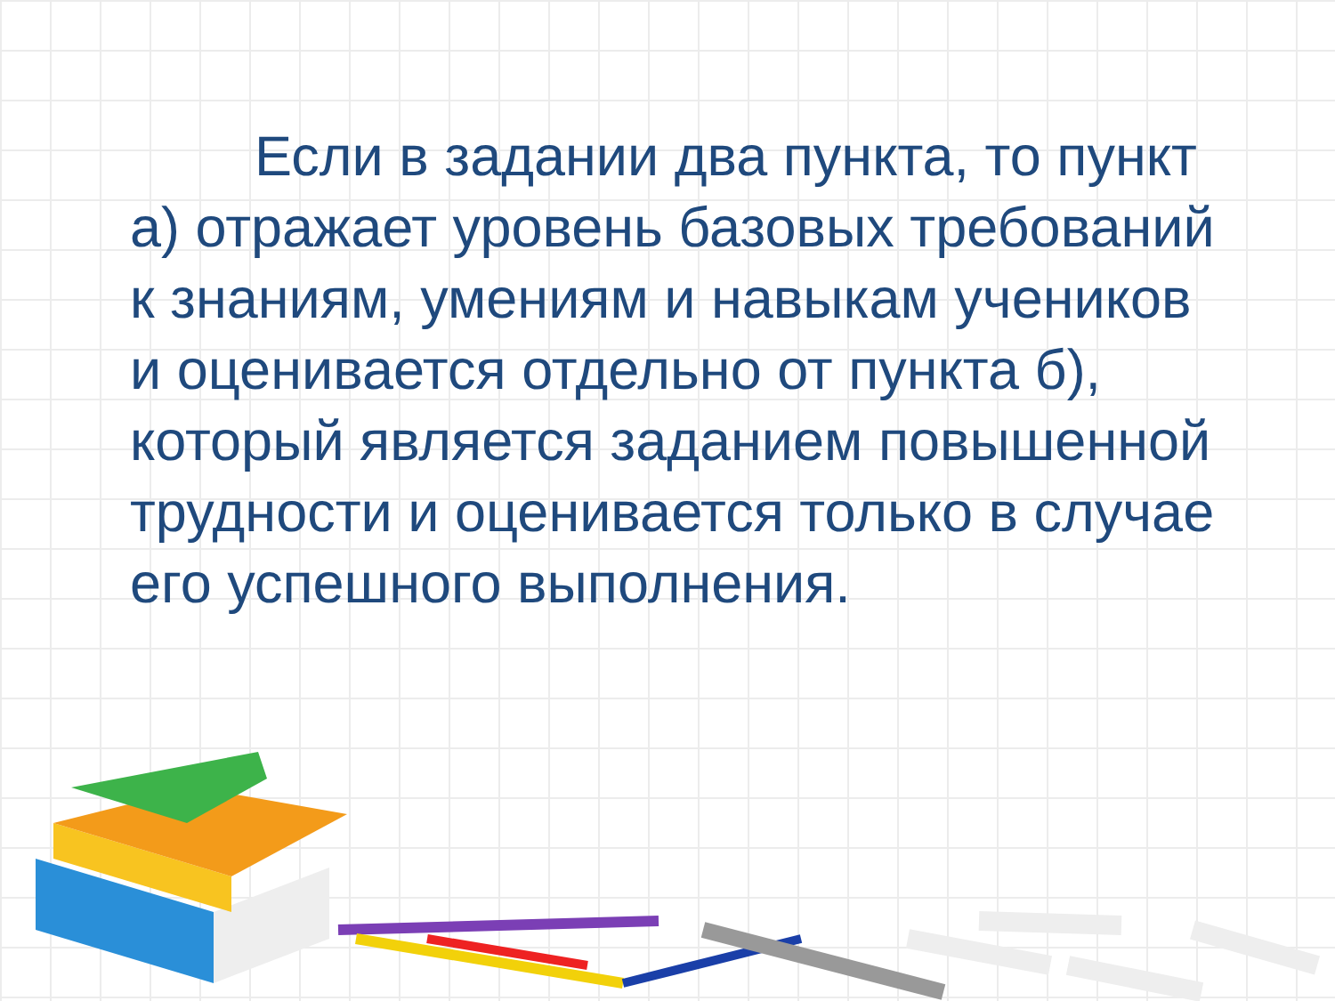Если в задании два пункта, то пункт а) отражает уровень базовых требований к знаниям, умениям и навыкам учеников и оценивается отдельно от пункта б), который является заданием повышенной трудности и оценивается только в случае его успешного выполнения.